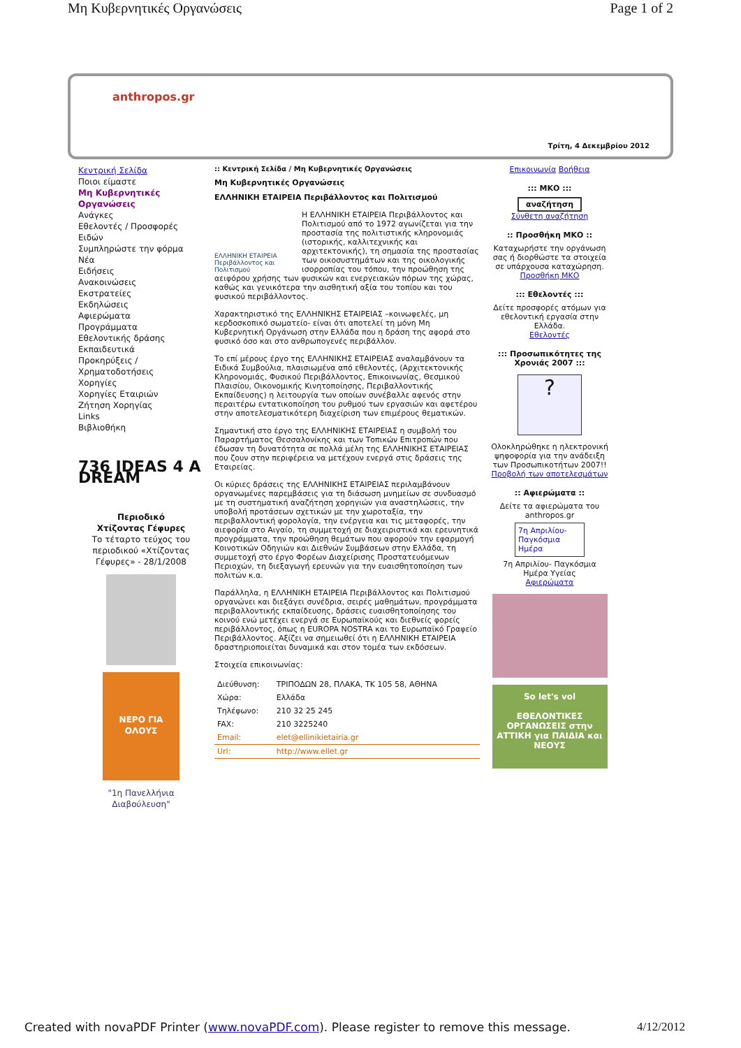Μη Κυβερνητικές Οργανώσεις Page 1 of 2
anthropos.gr
Τρίτη, 4 Δεκεμβρίου 2012
Κεντρική Σελίδα
Ποιοι είμαστε
Μη Κυβερνητικές Οργανώσεις
Ανάγκες
Εθελοντές / Προσφορές Ειδών
Συμπληρώστε την φόρμα
Νέα
Ειδήσεις
Ανακοινώσεις
Εκστρατείες
Εκδηλώσεις
Αφιερώματα
Προγράμματα
Εθελοντικής δράσης
Εκπαιδευτικά
Προκηρύξεις / Χρηματοδοτήσεις
Χορηγίες
Χορηγίες Εταιριών
Ζήτηση Χορηγίας
Links
Βιβλιοθήκη
736 IDEAS 4 A DREAM
Περιοδικό
Χτίζοντας Γέφυρες
Το τέταρτο τεύχος του περιοδικού «Χτίζοντας Γέφυρες» - 28/1/2008
ΝΕΡΟ ΓΙΑ ΟΛΟΥΣ
"1η Πανελλήνια Διαβούλευση"
:: Κεντρική Σελίδα / Μη Κυβερνητικές Οργανώσεις
Μη Κυβερνητικές Οργανώσεις
ΕΛΛΗΝΙΚΗ ΕΤΑΙΡΕΙΑ Περιβάλλοντος και Πολιτισμού
ΕΛΛΗΝΙΚΗ ΕΤΑΙΡΕΙΑ Περιβάλλοντος και Πολιτισμού Η ΕΛΛΗΝΙΚΗ ΕΤΑΙΡΕΙΑ Περιβάλλοντος και Πολιτισμού από το 1972 αγωνίζεται για την προστασία της πολιτιστικής κληρονομιάς (ιστορικής, καλλιτεχνικής και αρχιτεκτονικής), τη σημασία της προστασίας των οικοσυστημάτων και της οικολογικής ισορροπίας του τόπου, την προώθηση της αειφόρου χρήσης των φυσικών και ενεργειακών πόρων της χώρας, καθώς και γενικότερα την αισθητική αξία του τοπίου και του φυσικού περιβάλλοντος.
Χαρακτηριστικό της ΕΛΛΗΝΙΚΗΣ ΕΤΑΙΡΕΙΑΣ –κοινωφελές, μη κερδοσκοπικό σωματείο- είναι ότι αποτελεί τη μόνη Μη Κυβερνητική Οργάνωση στην Ελλάδα που η δράση της αφορά στο φυσικό όσο και στο ανθρωπογενές περιβάλλον.
Το επί μέρους έργο της ΕΛΛΗΝΙΚΗΣ ΕΤΑΙΡΕΙΑΣ αναλαμβάνουν τα Ειδικά Συμβούλια, πλαισιωμένα από εθελοντές, (Αρχιτεκτονικής Κληρονομιάς, Φυσικού Περιβάλλοντος, Επικοινωνίας, Θεσμικού Πλαισίου, Οικονομικής Κινητοποίησης, Περιβαλλοντικής Εκπαίδευσης) η λειτουργία των οποίων συνέβαλλε αφενός στην περαιτέρω εντατικοποίηση του ρυθμού των εργασιών και αφετέρου στην αποτελεσματικότερη διαχείριση των επιμέρους θεματικών.
Σημαντική στο έργο της ΕΛΛΗΝΙΚΗΣ ΕΤΑΙΡΕΙΑΣ η συμβολή του Παραρτήματος Θεσσαλονίκης και των Τοπικών Επιτροπών που έδωσαν τη δυνατότητα σε πολλά μέλη της ΕΛΛΗΝΙΚΗΣ ΕΤΑΙΡΕΙΑΣ που ζουν στην περιφέρεια να μετέχουν ενεργά στις δράσεις της Εταιρείας.
Οι κύριες δράσεις της ΕΛΛΗΝΙΚΗΣ ΕΤΑΙΡΕΙΑΣ περιλαμβάνουν οργανωμένες παρεμβάσεις για τη διάσωση μνημείων σε συνδυασμό με τη συστηματική αναζήτηση χορηγιών για αναστηλώσεις, την υποβολή προτάσεων σχετικών με την χωροταξία, την περιβαλλοντική φορολογία, την ενέργεια και τις μεταφορές, την αιεφορία στο Αιγαίο, τη συμμετοχή σε διαχειριστικά και ερευνητικά προγράμματα, την προώθηση θεμάτων που αφορούν την εφαρμογή Κοινοτικών Οδηγιών και Διεθνών Συμβάσεων στην Ελλάδα, τη συμμετοχή στο έργο Φορέων Διαχείρισης Προστατευόμενων Περιοχών, τη διεξαγωγή ερευνών για την ευαισθητοποίηση των πολιτών κ.α.
Παράλληλα, η ΕΛΛΗΝΙΚΗ ΕΤΑΙΡΕΙΑ Περιβάλλοντος και Πολιτισμού οργανώνει και διεξάγει συνέδρια, σειρές μαθημάτων, προγράμματα περιβαλλοντικής εκπαίδευσης, δράσεις ευαισθητοποίησης του κοινού ενώ μετέχει ενεργά σε Ευρωπαϊκούς και διεθνείς φορείς περιβάλλοντος, όπως η EUROPA NOSTRA και το Ευρωπαϊκό Γραφείο Περιβάλλοντος. Αξίζει να σημειωθεί ότι η ΕΛΛΗΝΙΚΗ ΕΤΑΙΡΕΙΑ δραστηριοποιείται δυναμικά και στον τομέα των εκδόσεων.
Στοιχεία επικοινωνίας:
| Διεύθυνση: | ΤΡΙΠΟΔΩΝ 28, ΠΛΑΚΑ, ΤΚ 105 58, ΑΘΗΝΑ |
| Χώρα: | Ελλάδα |
| Τηλέφωνο: | 210 32 25 245 |
| FAX: | 210 3225240 |
| Email: | elet@ellinikietairia.gr |
| Url: | http://www.ellet.gr |
Επικοινωνία Βοήθεια
::: ΜΚΟ :::
αναζήτηση
Σύνθετη αναζήτηση
:: Προσθήκη ΜΚΟ ::
Καταχωρήστε την οργάνωση σας ή διορθώστε τα στοιχεία σε υπάρχουσα καταχώρηση.
Προσθήκη ΜΚΟ
::: Εθελοντές :::
Δείτε προσφορές ατόμων για εθελοντική εργασία στην Ελλάδα.
Εθελοντές
::: Προσωπικότητες της Χρονιάς 2007 :::
?
Ολοκληρώθηκε η ηλεκτρονική ψηφοφορία για την ανάδειξη των Προσωπικοτήτων 2007!!
Προβολή των αποτελεσμάτων
:: Αφιερώματα ::
Δείτε τα αφιερώματα του anthropos.gr
7η Απριλίου- Παγκόσμια Ημέρα
7η Απριλίου- Παγκόσμια Ημέρα Υγείας
Αφιερώματα
So let's vol
ΕΘΕΛΟΝΤΙΚΕΣ ΟΡΓΑΝΩΣΕΙΣ στην ΑΤΤΙΚΗ για ΠΑΙΔΙΑ και ΝΕΟΥΣ
Created with novaPDF Printer (www.novaPDF.com). Please register to remove this message. 4/12/2012